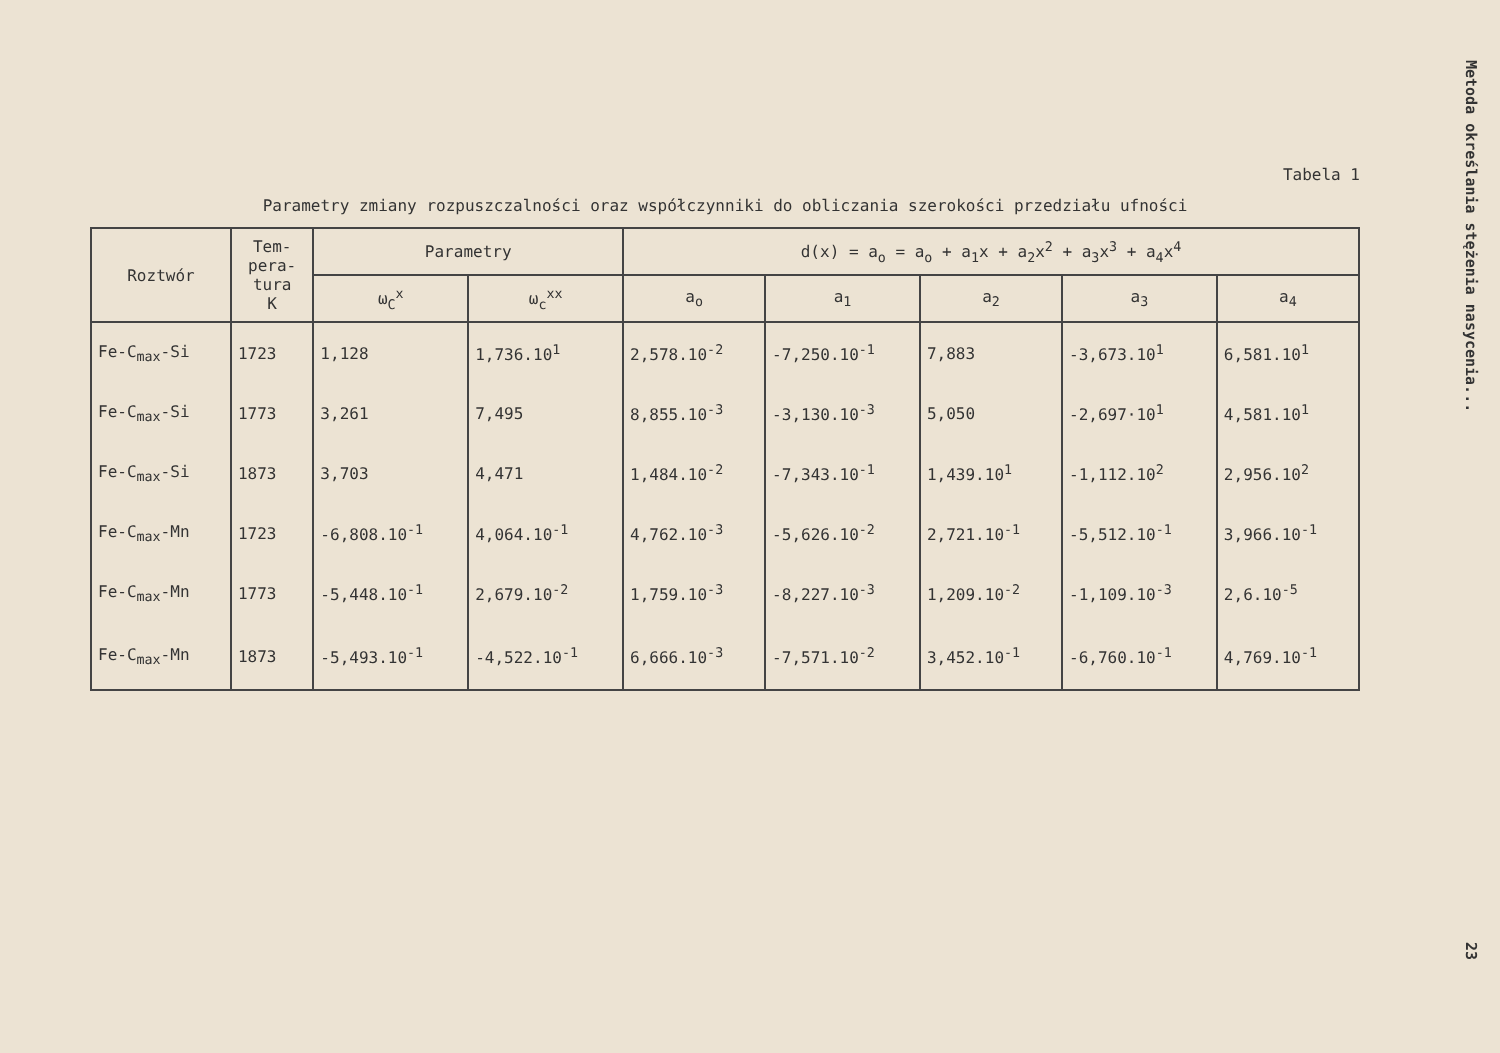Tabela 1
Parametry zmiany rozpuszczalności oraz współczynniki do obliczania szerokości przedziału ufności
| Roztwór | Tem- pera- tura K | Parametry | | d(x) = a<sub>o</sub> = a<sub>o</sub> + a<sub>1</sub>x + a<sub>2</sub>x<sup>2</sup> + a<sub>3</sub>x<sup>3</sup> + a<sub>4</sub>x<sup>4</sup> | | | | |
| --- | --- | --- | --- | --- | --- | --- | --- | --- |
| | | ω<sub>C</sub><sup>x</sup> | ω<sub>c</sub><sup>xx</sup> | a<sub>o</sub> | a<sub>1</sub> | a<sub>2</sub> | a<sub>3</sub> | a<sub>4</sub> |
| Fe-C<sub>max</sub>-Si | 1723 | 1,128 | 1,736.10<sup>1</sup> | 2,578.10<sup>-2</sup> | -7,250.10<sup>-1</sup> | 7,883 | -3,673.10<sup>1</sup> | 6,581.10<sup>1</sup> |
| Fe-C<sub>max</sub>-Si | 1773 | 3,261 | 7,495 | 8,855.10<sup>-3</sup> | -3,130.10<sup>-3</sup> | 5,050 | -2,697·10<sup>1</sup> | 4,581.10<sup>1</sup> |
| Fe-C<sub>max</sub>-Si | 1873 | 3,703 | 4,471 | 1,484.10<sup>-2</sup> | -7,343.10<sup>-1</sup> | 1,439.10<sup>1</sup> | -1,112.10<sup>2</sup> | 2,956.10<sup>2</sup> |
| Fe-C<sub>max</sub>-Mn | 1723 | -6,808.10<sup>-1</sup> | 4,064.10<sup>-1</sup> | 4,762.10<sup>-3</sup> | -5,626.10<sup>-2</sup> | 2,721.10<sup>-1</sup> | -5,512.10<sup>-1</sup> | 3,966.10<sup>-1</sup> |
| Fe-C<sub>max</sub>-Mn | 1773 | -5,448.10<sup>-1</sup> | 2,679.10<sup>-2</sup> | 1,759.10<sup>-3</sup> | -8,227.10<sup>-3</sup> | 1,209.10<sup>-2</sup> | -1,109.10<sup>-3</sup> | 2,6.10<sup>-5</sup> |
| Fe-C<sub>max</sub>-Mn | 1873 | -5,493.10<sup>-1</sup> | -4,522.10<sup>-1</sup> | 6,666.10<sup>-3</sup> | -7,571.10<sup>-2</sup> | 3,452.10<sup>-1</sup> | -6,760.10<sup>-1</sup> | 4,769.10<sup>-1</sup> |
Metoda określania stężenia nasycenia... 23